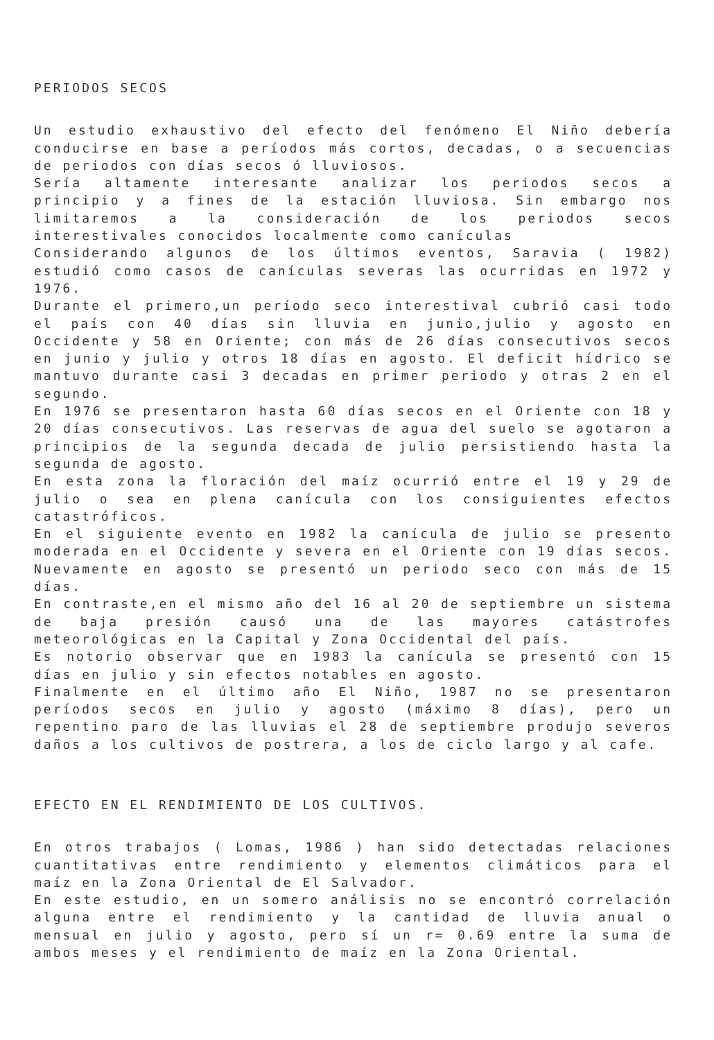PERIODOS SECOS
Un estudio exhaustivo del efecto del fenómeno El Niño debería conducirse en base a períodos más cortos, decadas, o a secuencias de periodos con días secos ó lluviosos.
Sería altamente interesante analizar los periodos secos a principio y a fines de la estación lluviosa. Sin embargo nos limitaremos a la consideración de los periodos secos interestivales conocidos localmente como canículas
Considerando algunos de los últimos eventos, Saravia ( 1982) estudió como casos de canículas severas las ocurridas en 1972 y 1976.
Durante el primero,un período seco interestival cubrió casi todo el país con 40 días sin lluvia en junio,julio y agosto en Occidente y 58 en Oriente; con más de 26 días consecutivos secos en junio y julio y otros 18 días en agosto. El deficit hídrico se mantuvo durante casi 3 decadas en primer periodo y otras 2 en el segundo.
En 1976 se presentaron hasta 60 días secos en el Oriente con 18 y 20 días consecutivos. Las reservas de agua del suelo se agotaron a principios de la segunda decada de julio persistiendo hasta la segunda de agosto.
En esta zona la floración del maíz ocurrió entre el 19 y 29 de julio o sea en plena canícula con los consiguientes efectos catastróficos.
En el siguiente evento en 1982 la canícula de julio se presento moderada en el Occidente y severa en el Oriente con 19 días secos. Nuevamente en agosto se presentó un periodo seco con más de 15 días.
En contraste,en el mismo año del 16 al 20 de septiembre un sistema de baja presión causó una de las mayores catástrofes meteorológicas en la Capital y Zona Occidental del país.
Es notorio observar que en 1983 la canícula se presentó con 15 días en julio y sin efectos notables en agosto.
Finalmente en el último año El Niño, 1987 no se presentaron períodos secos en julio y agosto (máximo 8 días), pero un repentino paro de las lluvias el 28 de septiembre produjo severos daños a los cultivos de postrera, a los de ciclo largo y al cafe.
EFECTO EN EL RENDIMIENTO DE LOS CULTIVOS.
En otros trabajos ( Lomas, 1986 ) han sido detectadas relaciones cuantitativas entre rendimiento y elementos climáticos para el maíz en la Zona Oriental de El Salvador.
En este estudio, en un somero análisis no se encontró correlación alguna entre el rendimiento y la cantidad de lluvia anual o mensual en julio y agosto, pero sí un r= 0.69 entre la suma de ambos meses y el rendimiento de maíz en la Zona Oriental.